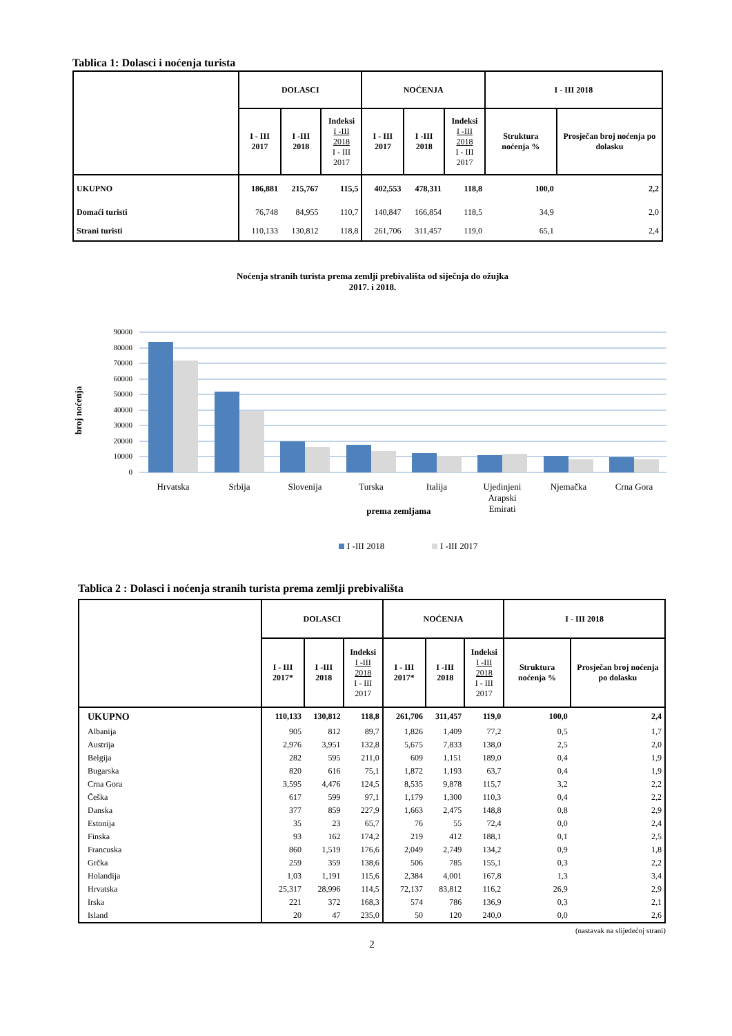Tablica 1: Dolasci i noćenja turista
| | DOLASCI | | | NOĆENJA | | | I - III 2018 | |
| --- | --- | --- | --- | --- | --- | --- | --- | --- |
| | I - III 2017 | I -III 2018 | Indeksi I -III 2018 I - III 2017 | I - III 2017 | I -III 2018 | Indeksi I -III 2018 I - III 2017 | Struktura noćenja % | Prosječan broj noćenja po dolasku |
| UKUPNO | 186,881 | 215,767 | 115,5 | 402,553 | 478,311 | 118,8 | 100,0 | 2,2 |
| Domaći turisti | 76,748 | 84,955 | 110,7 | 140,847 | 166,854 | 118,5 | 34,9 | 2,0 |
| Strani turisti | 110,133 | 130,812 | 118,8 | 261,706 | 311,457 | 119,0 | 65,1 | 2,4 |
Noćenja stranih turista prema zemlji prebivališta od siječnja do ožujka
2017. i 2018.
90000
80000
70000
60000
50000
40000
30000
20000
10000
0
broj noćenja
Hrvatska
Srbija
Slovenija
Turska
Italija
Ujedinjeni
Arapski
Emirati
Njemačka
Crna Gora
prema zemljama
I -III 2018
I -III 2017
Tablica 2 : Dolasci i noćenja stranih turista prema zemlji prebivališta
| | DOLASCI | | | NOĆENJA | | | I - III 2018 | |
| --- | --- | --- | --- | --- | --- | --- | --- | --- |
| | I - III 2017* | I -III 2018 | Indeksi I -III 2018 I - III 2017 | I - III 2017* | I -III 2018 | Indeksi I -III 2018 I - III 2017 | Struktura noćenja % | Prosječan broj noćenja po dolasku |
| UKUPNO | 110,133 | 130,812 | 118,8 | 261,706 | 311,457 | 119,0 | 100,0 | 2,4 |
| Albanija | 905 | 812 | 89,7 | 1,826 | 1,409 | 77,2 | 0,5 | 1,7 |
| Austrija | 2,976 | 3,951 | 132,8 | 5,675 | 7,833 | 138,0 | 2,5 | 2,0 |
| Belgija | 282 | 595 | 211,0 | 609 | 1,151 | 189,0 | 0,4 | 1,9 |
| Bugarska | 820 | 616 | 75,1 | 1,872 | 1,193 | 63,7 | 0,4 | 1,9 |
| Crna Gora | 3,595 | 4,476 | 124,5 | 8,535 | 9,878 | 115,7 | 3,2 | 2,2 |
| Češka | 617 | 599 | 97,1 | 1,179 | 1,300 | 110,3 | 0,4 | 2,2 |
| Danska | 377 | 859 | 227,9 | 1,663 | 2,475 | 148,8 | 0,8 | 2,9 |
| Estonija | 35 | 23 | 65,7 | 76 | 55 | 72,4 | 0,0 | 2,4 |
| Finska | 93 | 162 | 174,2 | 219 | 412 | 188,1 | 0,1 | 2,5 |
| Francuska | 860 | 1,519 | 176,6 | 2,049 | 2,749 | 134,2 | 0,9 | 1,8 |
| Grčka | 259 | 359 | 138,6 | 506 | 785 | 155,1 | 0,3 | 2,2 |
| Holandija | 1,03 | 1,191 | 115,6 | 2,384 | 4,001 | 167,8 | 1,3 | 3,4 |
| Hrvatska | 25,317 | 28,996 | 114,5 | 72,137 | 83,812 | 116,2 | 26,9 | 2,9 |
| Irska | 221 | 372 | 168,3 | 574 | 786 | 136,9 | 0,3 | 2,1 |
| Island | 20 | 47 | 235,0 | 50 | 120 | 240,0 | 0,0 | 2,6 |
(nastavak na slijedećoj strani)
2